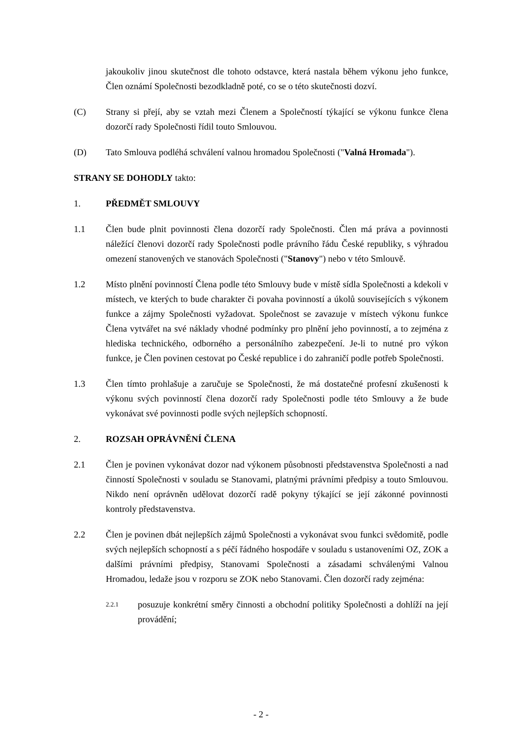jakoukoliv jinou skutečnost dle tohoto odstavce, která nastala během výkonu jeho funkce, Člen oznámí Společnosti bezodkladně poté, co se o této skutečnosti dozví.
(C) Strany si přejí, aby se vztah mezi Členem a Společností týkající se výkonu funkce člena dozorčí rady Společnosti řídil touto Smlouvou.
(D) Tato Smlouva podléhá schválení valnou hromadou Společnosti ("Valná Hromada").
STRANY SE DOHODLY takto:
1. PŘEDMĚT SMLOUVY
1.1 Člen bude plnit povinnosti člena dozorčí rady Společnosti. Člen má práva a povinnosti náležící členovi dozorčí rady Společnosti podle právního řádu České republiky, s výhradou omezení stanovených ve stanovách Společnosti ("Stanovy") nebo v této Smlouvě.
1.2 Místo plnění povinností Člena podle této Smlouvy bude v místě sídla Společnosti a kdekoli v místech, ve kterých to bude charakter či povaha povinností a úkolů souvisejících s výkonem funkce a zájmy Společnosti vyžadovat. Společnost se zavazuje v místech výkonu funkce Člena vytvářet na své náklady vhodné podmínky pro plnění jeho povinností, a to zejména z hlediska technického, odborného a personálního zabezpečení. Je-li to nutné pro výkon funkce, je Člen povinen cestovat po České republice i do zahraničí podle potřeb Společnosti.
1.3 Člen tímto prohlašuje a zaručuje se Společnosti, že má dostatečné profesní zkušenosti k výkonu svých povinností člena dozorčí rady Společnosti podle této Smlouvy a že bude vykonávat své povinnosti podle svých nejlepších schopností.
2. ROZSAH OPRÁVNĚNÍ ČLENA
2.1 Člen je povinen vykonávat dozor nad výkonem působnosti představenstva Společnosti a nad činností Společnosti v souladu se Stanovami, platnými právními předpisy a touto Smlouvou. Nikdo není oprávněn udělovat dozorčí radě pokyny týkající se její zákonné povinnosti kontroly představenstva.
2.2 Člen je povinen dbát nejlepších zájmů Společnosti a vykonávat svou funkci svědomitě, podle svých nejlepších schopností a s péčí řádného hospodáře v souladu s ustanoveními OZ, ZOK a dalšími právními předpisy, Stanovami Společnosti a zásadami schválenými Valnou Hromadou, ledaže jsou v rozporu se ZOK nebo Stanovami. Člen dozorčí rady zejména:
2.2.1
posuzuje konkrétní směry činnosti a obchodní politiky Společnosti a dohlíží na její provádění;
- 2 -